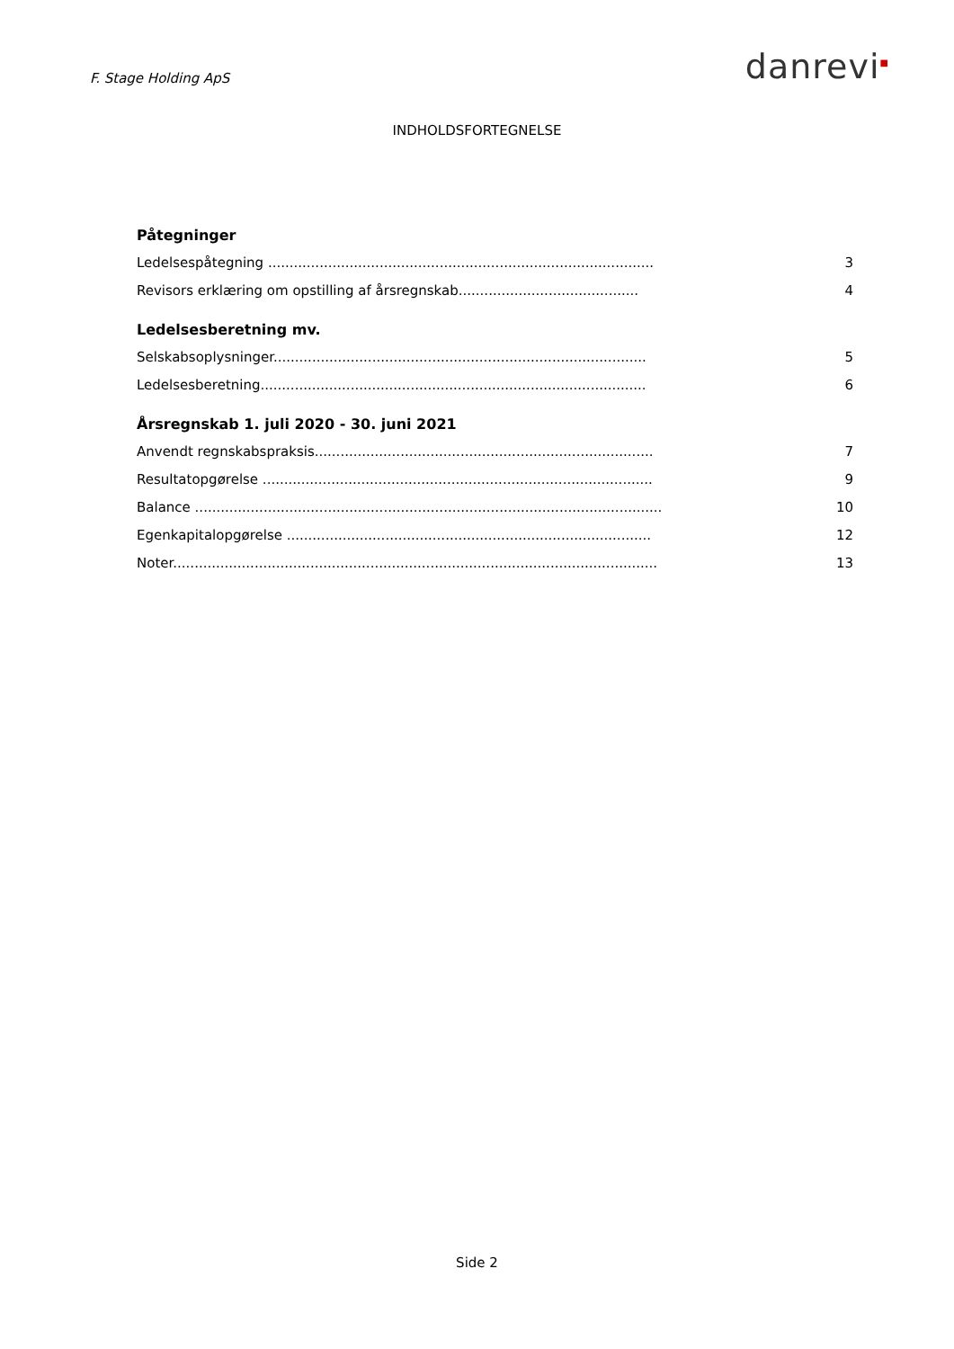F. Stage Holding ApS
danrevi<sup>■</sup>
INDHOLDSFORTEGNELSE
Påtegninger
Ledelsespåtegning .......................................................................................... 3
Revisors erklæring om opstilling af årsregnskab.......................................... 4
Ledelsesberetning mv.
Selskabsoplysninger....................................................................................... 5
Ledelsesberetning.......................................................................................... 6
Årsregnskab 1. juli 2020 - 30. juni 2021
Anvendt regnskabspraksis............................................................................... 7
Resultatopgørelse ........................................................................................... 9
Balance ............................................................................................................. 10
Egenkapitalopgørelse ..................................................................................... 12
Noter................................................................................................................. 13
Side 2